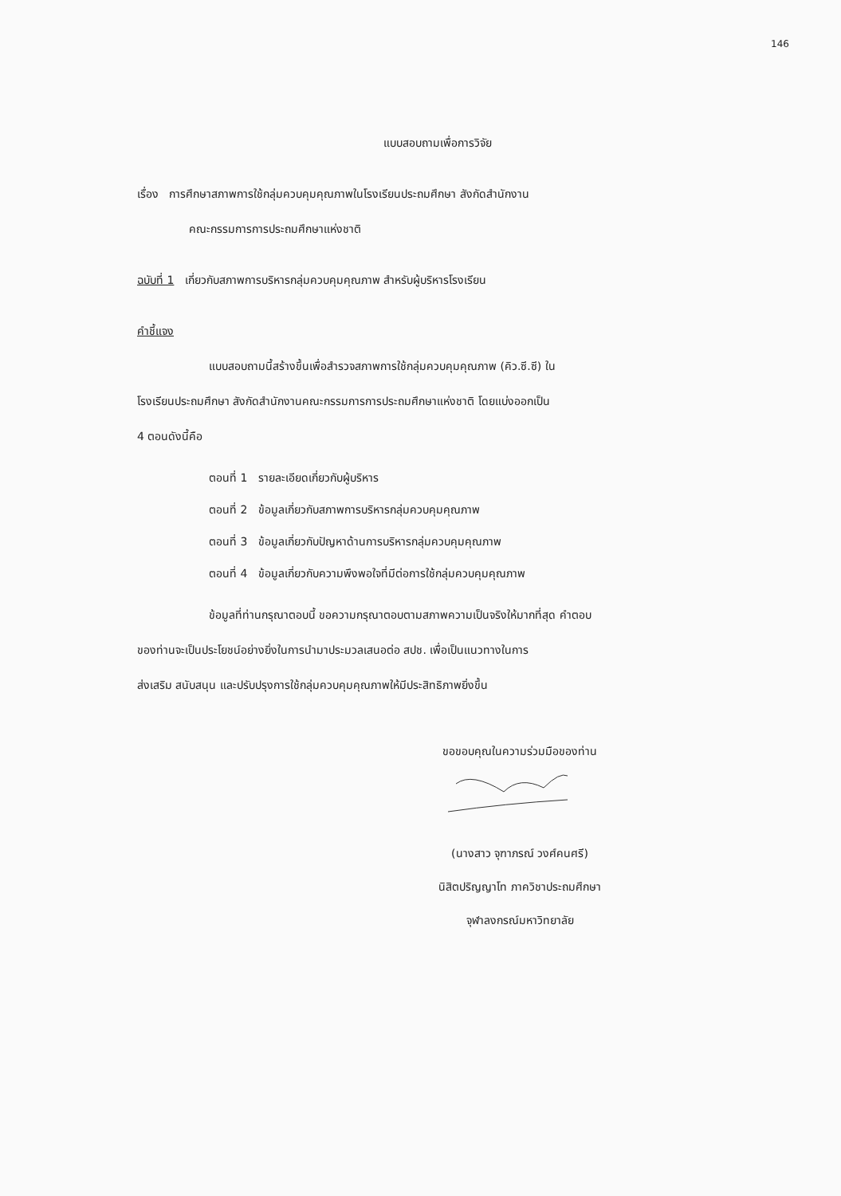146
แบบสอบถามเพื่อการวิจัย
เรื่อง การศึกษาสภาพการใช้กลุ่มควบคุมคุณภาพในโรงเรียนประถมศึกษา สังกัดสำนักงาน
คณะกรรมการการประถมศึกษาแห่งชาติ
ฉบับที่ 1 เกี่ยวกับสภาพการบริหารกลุ่มควบคุมคุณภาพ สำหรับผู้บริหารโรงเรียน
คำชี้แจง
แบบสอบถามนี้สร้างขึ้นเพื่อสำรวจสภาพการใช้กลุ่มควบคุมคุณภาพ (คิว.ซี.ซี) ใน
โรงเรียนประถมศึกษา สังกัดสำนักงานคณะกรรมการการประถมศึกษาแห่งชาติ โดยแบ่งออกเป็น
4 ตอนดังนี้คือ
ตอนที่ 1 รายละเอียดเกี่ยวกับผู้บริหาร
ตอนที่ 2 ข้อมูลเกี่ยวกับสภาพการบริหารกลุ่มควบคุมคุณภาพ
ตอนที่ 3 ข้อมูลเกี่ยวกับปัญหาด้านการบริหารกลุ่มควบคุมคุณภาพ
ตอนที่ 4 ข้อมูลเกี่ยวกับความพึงพอใจที่มีต่อการใช้กลุ่มควบคุมคุณภาพ
ข้อมูลที่ท่านกรุณาตอบนี้ ขอความกรุณาตอบตามสภาพความเป็นจริงให้มากที่สุด คำตอบ
ของท่านจะเป็นประโยชน์อย่างยิ่งในการนำมาประมวลเสนอต่อ สปช. เพื่อเป็นแนวทางในการ
ส่งเสริม สนับสนุน และปรับปรุงการใช้กลุ่มควบคุมคุณภาพให้มีประสิทธิภาพยิ่งขึ้น
ขอขอบคุณในความร่วมมือของท่าน
(นางสาว จุฑาภรณ์ วงศ์คนศรี)
นิสิตปริญญาโท ภาควิชาประถมศึกษา
จุฬาลงกรณ์มหาวิทยาลัย